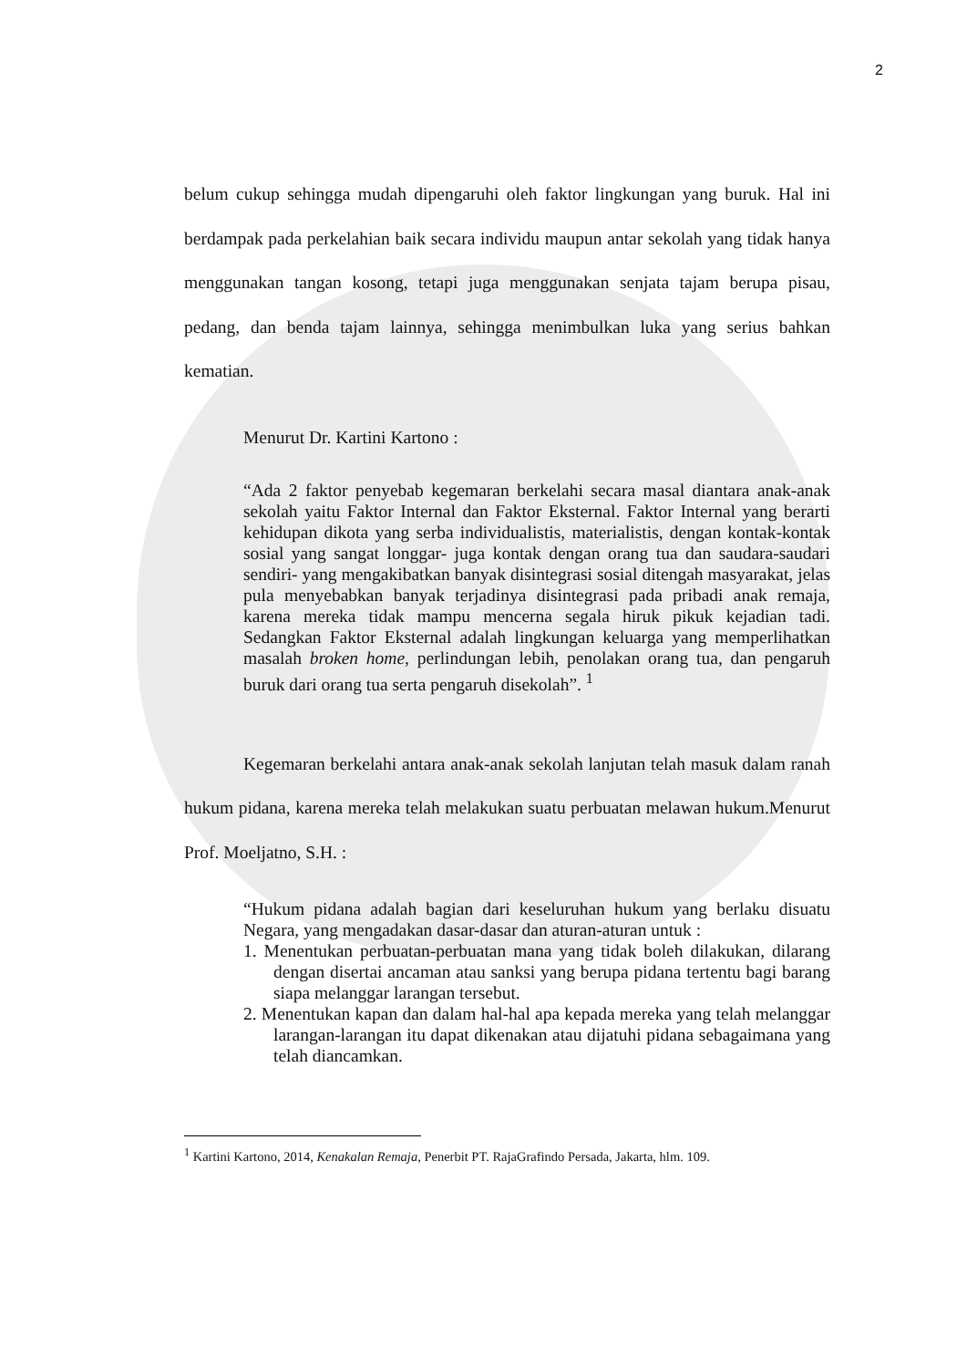2
belum cukup sehingga mudah dipengaruhi oleh faktor lingkungan yang buruk. Hal ini berdampak pada perkelahian baik secara individu maupun antar sekolah yang tidak hanya menggunakan tangan kosong, tetapi juga menggunakan senjata tajam berupa pisau, pedang, dan benda tajam lainnya, sehingga menimbulkan luka yang serius bahkan kematian.
Menurut Dr. Kartini Kartono :
“Ada 2 faktor penyebab kegemaran berkelahi secara masal diantara anak-anak sekolah yaitu Faktor Internal dan Faktor Eksternal. Faktor Internal yang berarti kehidupan dikota yang serba individualistis, materialistis, dengan kontak-kontak sosial yang sangat longgar- juga kontak dengan orang tua dan saudara-saudari sendiri- yang mengakibatkan banyak disintegrasi sosial ditengah masyarakat, jelas pula menyebabkan banyak terjadinya disintegrasi pada pribadi anak remaja, karena mereka tidak mampu mencerna segala hiruk pikuk kejadian tadi. Sedangkan Faktor Eksternal adalah lingkungan keluarga yang memperlihatkan masalah broken home, perlindungan lebih, penolakan orang tua, dan pengaruh buruk dari orang tua serta pengaruh disekolah”. <sup>1</sup>
Kegemaran berkelahi antara anak-anak sekolah lanjutan telah masuk dalam ranah hukum pidana, karena mereka telah melakukan suatu perbuatan melawan hukum.Menurut Prof. Moeljatno, S.H. :
“Hukum pidana adalah bagian dari keseluruhan hukum yang berlaku disuatu Negara, yang mengadakan dasar-dasar dan aturan-aturan untuk :
1. Menentukan perbuatan-perbuatan mana yang tidak boleh dilakukan, dilarang dengan disertai ancaman atau sanksi yang berupa pidana tertentu bagi barang siapa melanggar larangan tersebut.
2. Menentukan kapan dan dalam hal-hal apa kepada mereka yang telah melanggar larangan-larangan itu dapat dikenakan atau dijatuhi pidana sebagaimana yang telah diancamkan.
<sup>1</sup> Kartini Kartono, 2014, Kenakalan Remaja, Penerbit PT. RajaGrafindo Persada, Jakarta, hlm. 109.